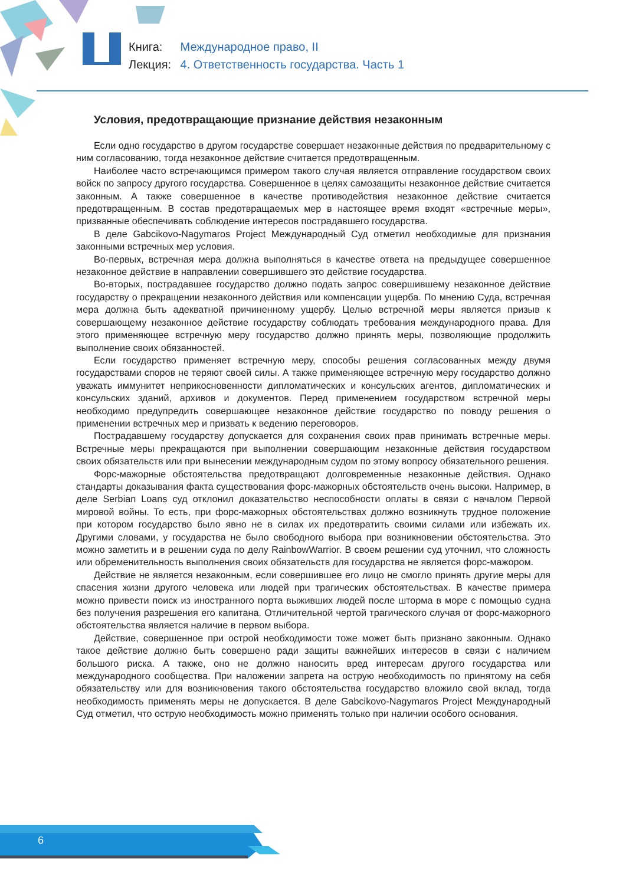Книга: Международное право, II
Лекция: 4. Ответственность государства. Часть 1
Условия, предотвращающие признание действия незаконным
Если одно государство в другом государстве совершает незаконные действия по предварительному с ним согласованию, тогда незаконное действие считается предотвращенным.
Наиболее часто встречающимся примером такого случая является отправление государством своих войск по запросу другого государства. Совершенное в целях самозащиты незаконное действие считается законным. А также совершенное в качестве противодействия незаконное действие считается предотвращенным. В состав предотвращаемых мер в настоящее время входят «встречные меры», призванные обеспечивать соблюдение интересов пострадавшего государства.
В деле Gabcikovo-Nagymaros Project Международный Суд отметил необходимые для признания законными встречных мер условия.
Во-первых, встречная мера должна выполняться в качестве ответа на предыдущее совершенное незаконное действие в направлении совершившего это действие государства.
Во-вторых, пострадавшее государство должно подать запрос совершившему незаконное действие государству о прекращении незаконного действия или компенсации ущерба. По мнению Суда, встречная мера должна быть адекватной причиненному ущербу. Целью встречной меры является призыв к совершающему незаконное действие государству соблюдать требования международного права. Для этого применяющее встречную меру государство должно принять меры, позволяющие продолжить выполнение своих обязанностей.
Если государство применяет встречную меру, способы решения согласованных между двумя государствами споров не теряют своей силы. А также применяющее встречную меру государство должно уважать иммунитет неприкосновенности дипломатических и консульских агентов, дипломатических и консульских зданий, архивов и документов. Перед применением государством встречной меры необходимо предупредить совершающее незаконное действие государство по поводу решения о применении встречных мер и призвать к ведению переговоров.
Пострадавшему государству допускается для сохранения своих прав принимать встречные меры. Встречные меры прекращаются при выполнении совершающим незаконные действия государством своих обязательств или при вынесении международным судом по этому вопросу обязательного решения.
Форс-мажорные обстоятельства предотвращают долговременные незаконные действия. Однако стандарты доказывания факта существования форс-мажорных обстоятельств очень высоки. Например, в деле Serbian Loans суд отклонил доказательство неспособности оплаты в связи с началом Первой мировой войны. То есть, при форс-мажорных обстоятельствах должно возникнуть трудное положение при котором государство было явно не в силах их предотвратить своими силами или избежать их. Другими словами, у государства не было свободного выбора при возникновении обстоятельства. Это можно заметить и в решении суда по делу RainbowWarrior. В своем решении суд уточнил, что сложность или обременительность выполнения своих обязательств для государства не является форс-мажором.
Действие не является незаконным, если совершившее его лицо не смогло принять другие меры для спасения жизни другого человека или людей при трагических обстоятельствах. В качестве примера можно привести поиск из иностранного порта выживших людей после шторма в море с помощью судна без получения разрешения его капитана. Отличительной чертой трагического случая от форс-мажорного обстоятельства является наличие в первом выбора.
Действие, совершенное при острой необходимости тоже может быть признано законным. Однако такое действие должно быть совершено ради защиты важнейших интересов в связи с наличием большого риска. А также, оно не должно наносить вред интересам другого государства или международного сообщества. При наложении запрета на острую необходимость по принятому на себя обязательству или для возникновения такого обстоятельства государство вложило свой вклад, тогда необходимость применять меры не допускается. В деле Gabcikovo-Nagymaros Project Международный Суд отметил, что острую необходимость можно применять только при наличии особого основания.
6